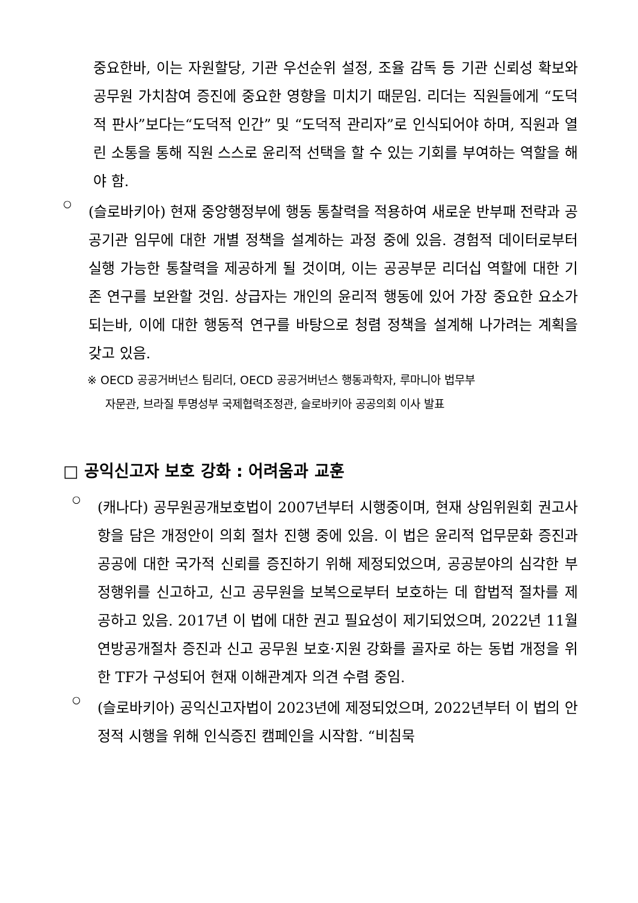중요한바, 이는 자원할당, 기관 우선순위 설정, 조율 감독 등 기관 신뢰성 확보와 공무원 가치참여 증진에 중요한 영향을 미치기 때문임. 리더는 직원들에게 “도덕적 판사”보다는“도덕적 인간” 및 “도덕적 관리자”로 인식되어야 하며, 직원과 열린 소통을 통해 직원 스스로 윤리적 선택을 할 수 있는 기회를 부여하는 역할을 해야 함.
○
(슬로바키아) 현재 중앙행정부에 행동 통찰력을 적용하여 새로운 반부패 전략과 공공기관 임무에 대한 개별 정책을 설계하는 과정 중에 있음. 경험적 데이터로부터 실행 가능한 통찰력을 제공하게 될 것이며, 이는 공공부문 리더십 역할에 대한 기존 연구를 보완할 것임. 상급자는 개인의 윤리적 행동에 있어 가장 중요한 요소가 되는바, 이에 대한 행동적 연구를 바탕으로 청렴 정책을 설계해 나가려는 계획을 갖고 있음.
※ OECD 공공거버넌스 팀리더, OECD 공공거버넌스 행동과학자, 루마니아 법무부
자문관, 브라질 투명성부 국제협력조정관, 슬로바키아 공공의회 이사 발표
□ 공익신고자 보호 강화 : 어려움과 교훈
○
(캐나다) 공무원공개보호법이 2007년부터 시행중이며, 현재 상임위원회 권고사항을 담은 개정안이 의회 절차 진행 중에 있음. 이 법은 윤리적 업무문화 증진과 공공에 대한 국가적 신뢰를 증진하기 위해 제정되었으며, 공공분야의 심각한 부정행위를 신고하고, 신고 공무원을 보복으로부터 보호하는 데 합법적 절차를 제공하고 있음. 2017년 이 법에 대한 권고 필요성이 제기되었으며, 2022년 11월 연방공개절차 증진과 신고 공무원 보호·지원 강화를 골자로 하는 동법 개정을 위한 TF가 구성되어 현재 이해관계자 의견 수렴 중임.
○
(슬로바키아) 공익신고자법이 2023년에 제정되었으며, 2022년부터 이 법의 안정적 시행을 위해 인식증진 캠페인을 시작함. “비침묵